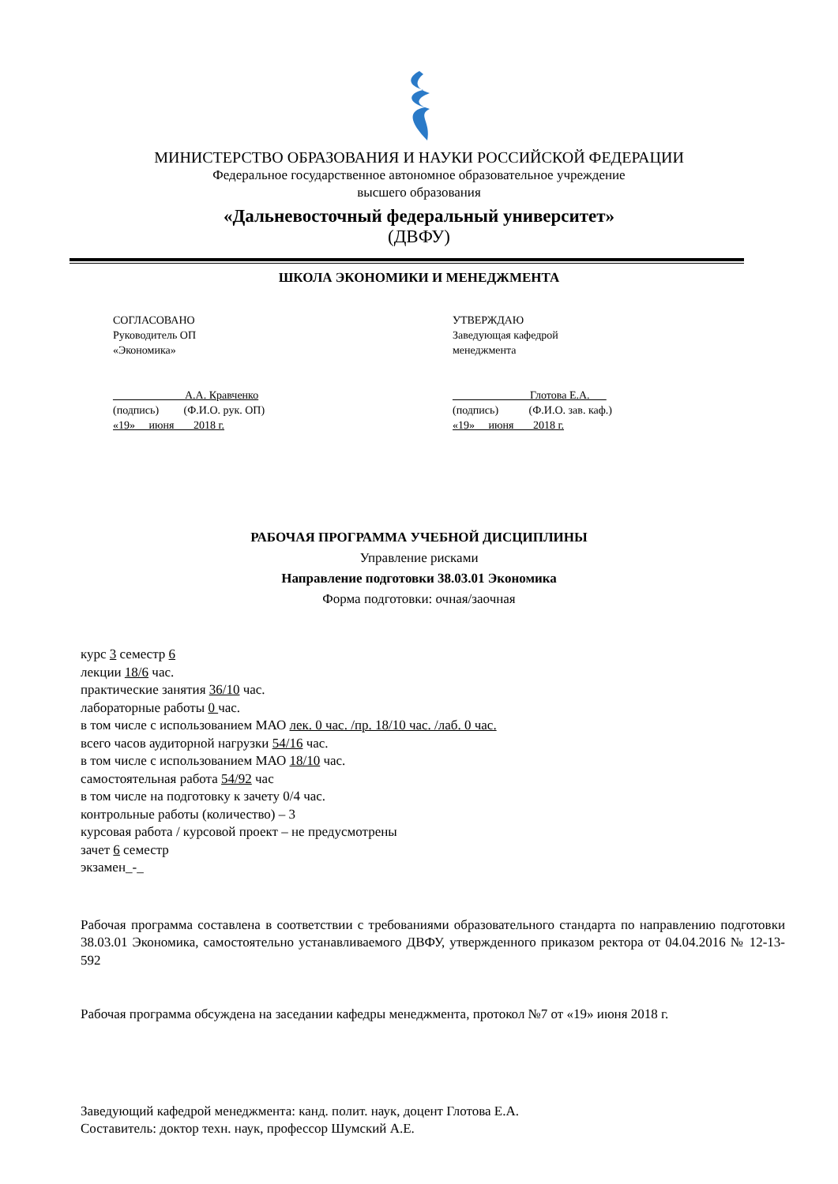МИНИСТЕРСТВО ОБРАЗОВАНИЯ И НАУКИ РОССИЙСКОЙ ФЕДЕРАЦИИ
Федеральное государственное автономное образовательное учреждение
высшего образования
«Дальневосточный федеральный университет»
(ДВФУ)
ШКОЛА ЭКОНОМИКИ И МЕНЕДЖМЕНТА
СОГЛАСОВАНО
Руководитель ОП
«Экономика»
____________ А.А. Кравченко
(подпись) (Ф.И.О. рук. ОП)
«19» июня 2018 г.
УТВЕРЖДАЮ
Заведующая кафедрой
менеджмента
_____________ Глотова Е.А.___
(подпись) (Ф.И.О. зав. каф.)
«19» июня 2018 г.
РАБОЧАЯ ПРОГРАММА УЧЕБНОЙ ДИСЦИПЛИНЫ
Управление рисками
Направление подготовки 38.03.01 Экономика
Форма подготовки: очная/заочная
курс 3 семестр 6
лекции 18/6 час.
практические занятия 36/10 час.
лабораторные работы 0 час.
в том числе с использованием МАО лек. 0 час. /пр. 18/10 час. /лаб. 0 час.
всего часов аудиторной нагрузки 54/16 час.
в том числе с использованием МАО 18/10 час.
самостоятельная работа 54/92 час
в том числе на подготовку к зачету 0/4 час.
контрольные работы (количество) – 3
курсовая работа / курсовой проект – не предусмотрены
зачет 6 семестр
экзамен_-_
Рабочая программа составлена в соответствии с требованиями образовательного стандарта по направлению подготовки 38.03.01 Экономика, самостоятельно устанавливаемого ДВФУ, утвержденного приказом ректора от 04.04.2016 № 12-13-592
Рабочая программа обсуждена на заседании кафедры менеджмента, протокол №7 от «19» июня 2018 г.
Заведующий кафедрой менеджмента: канд. полит. наук, доцент Глотова Е.А.
Составитель: доктор техн. наук, профессор Шумский А.Е.